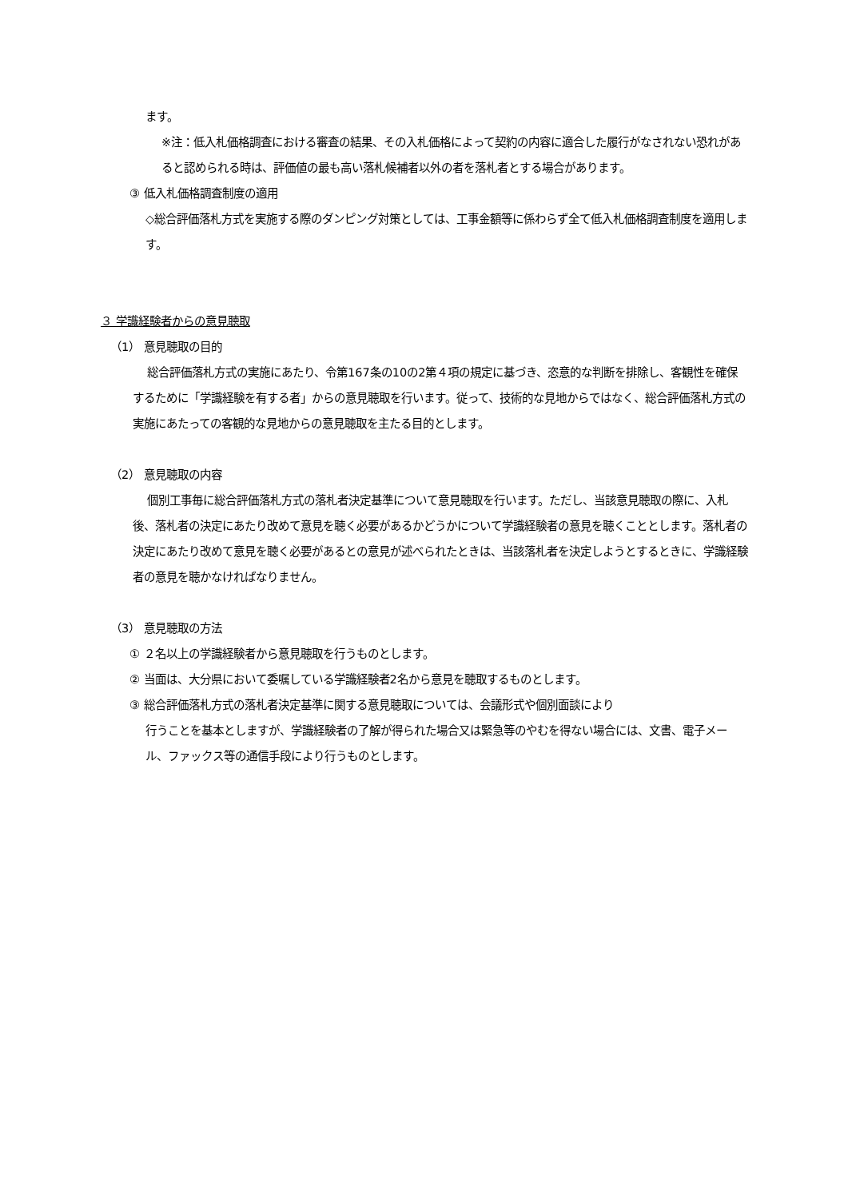ます。
※注：低入札価格調査における審査の結果、その入札価格によって契約の内容に適合した履行がなされない恐れがあると認められる時は、評価値の最も高い落札候補者以外の者を落札者とする場合があります。
③ 低入札価格調査制度の適用
◇総合評価落札方式を実施する際のダンピング対策としては、工事金額等に係わらず全て低入札価格調査制度を適用します。
３ 学識経験者からの意見聴取
（1） 意見聴取の目的
総合評価落札方式の実施にあたり、令第167条の10の2第４項の規定に基づき、恣意的な判断を排除し、客観性を確保するために「学識経験を有する者」からの意見聴取を行います。従って、技術的な見地からではなく、総合評価落札方式の実施にあたっての客観的な見地からの意見聴取を主たる目的とします。
（2） 意見聴取の内容
個別工事毎に総合評価落札方式の落札者決定基準について意見聴取を行います。ただし、当該意見聴取の際に、入札後、落札者の決定にあたり改めて意見を聴く必要があるかどうかについて学識経験者の意見を聴くこととします。落札者の決定にあたり改めて意見を聴く必要があるとの意見が述べられたときは、当該落札者を決定しようとするときに、学識経験者の意見を聴かなければなりません。
（3） 意見聴取の方法
① ２名以上の学識経験者から意見聴取を行うものとします。
② 当面は、大分県において委嘱している学識経験者2名から意見を聴取するものとします。
③ 総合評価落札方式の落札者決定基準に関する意見聴取については、会議形式や個別面談により
行うことを基本としますが、学識経験者の了解が得られた場合又は緊急等のやむを得ない場合には、文書、電子メール、ファックス等の通信手段により行うものとします。